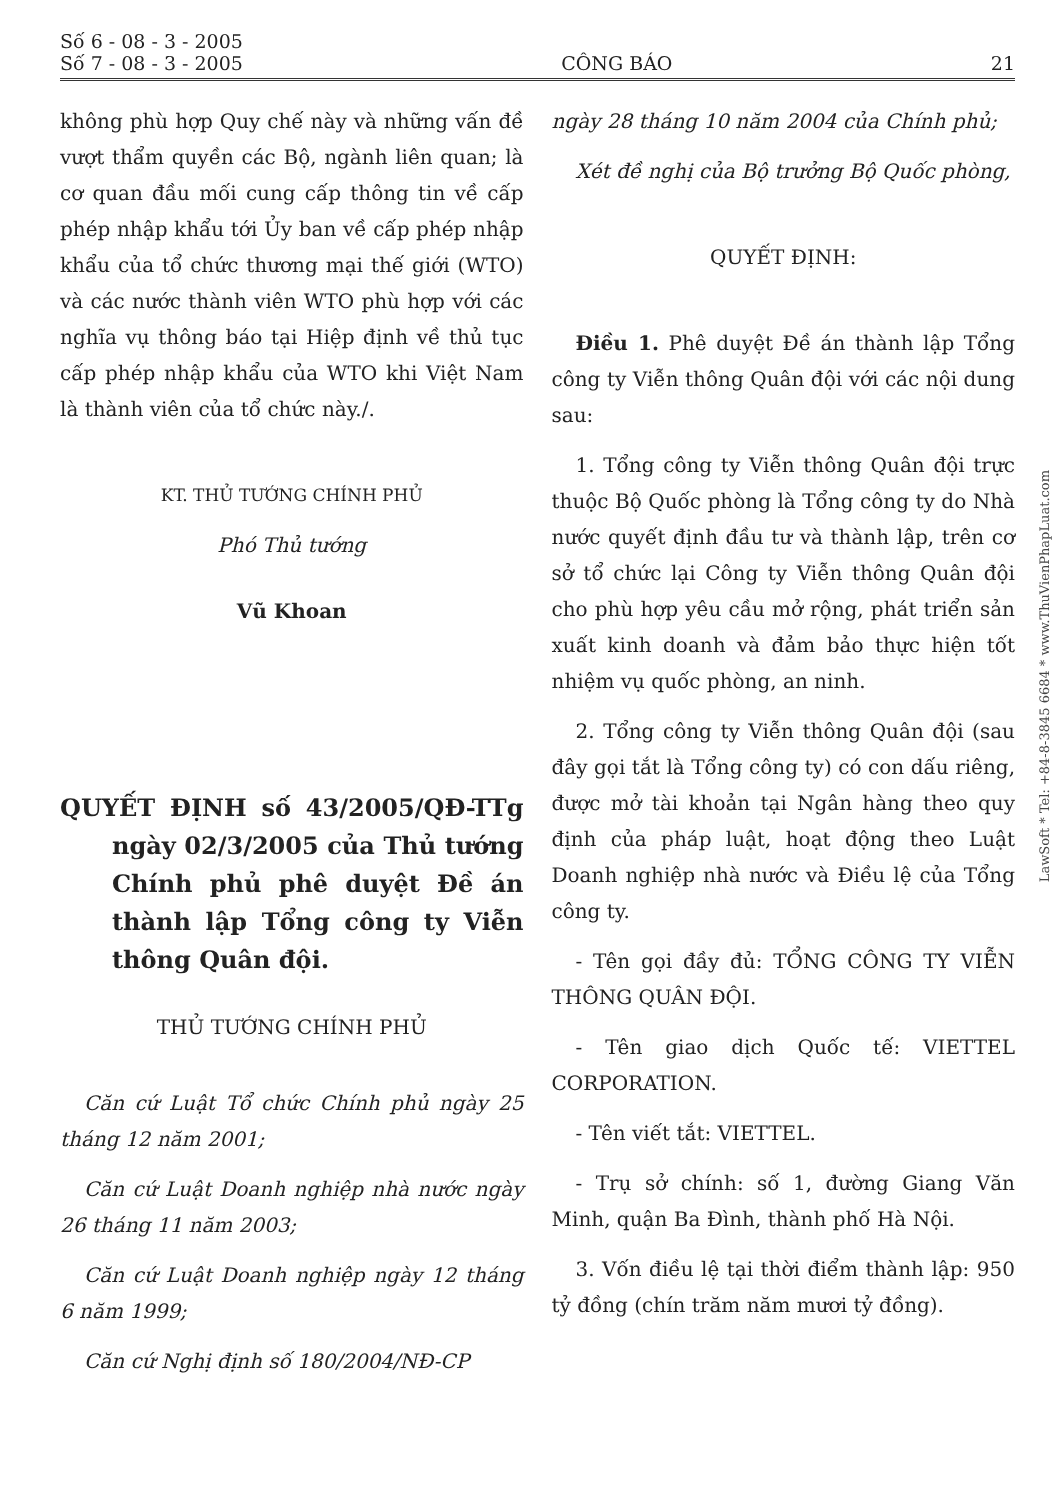Số 6 - 08 - 3 - 2005
Số 7 - 08 - 3 - 2005
CÔNG BÁO
21
không phù hợp Quy chế này và những vấn đề vượt thẩm quyền các Bộ, ngành liên quan; là cơ quan đầu mối cung cấp thông tin về cấp phép nhập khẩu tới Ủy ban về cấp phép nhập khẩu của tổ chức thương mại thế giới (WTO) và các nước thành viên WTO phù hợp với các nghĩa vụ thông báo tại Hiệp định về thủ tục cấp phép nhập khẩu của WTO khi Việt Nam là thành viên của tổ chức này./.
KT. THỦ TƯỚNG CHÍNH PHỦ
Phó Thủ tướng
Vũ Khoan
QUYẾT ĐỊNH số 43/2005/QĐ-TTg ngày 02/3/2005 của Thủ tướng Chính phủ phê duyệt Đề án thành lập Tổng công ty Viễn thông Quân đội.
THỦ TƯỚNG CHÍNH PHỦ
Căn cứ Luật Tổ chức Chính phủ ngày 25 tháng 12 năm 2001;
Căn cứ Luật Doanh nghiệp nhà nước ngày 26 tháng 11 năm 2003;
Căn cứ Luật Doanh nghiệp ngày 12 tháng 6 năm 1999;
Căn cứ Nghị định số 180/2004/NĐ-CP
ngày 28 tháng 10 năm 2004 của Chính phủ;
Xét đề nghị của Bộ trưởng Bộ Quốc phòng,
QUYẾT ĐỊNH:
Điều 1. Phê duyệt Đề án thành lập Tổng công ty Viễn thông Quân đội với các nội dung sau:
1. Tổng công ty Viễn thông Quân đội trực thuộc Bộ Quốc phòng là Tổng công ty do Nhà nước quyết định đầu tư và thành lập, trên cơ sở tổ chức lại Công ty Viễn thông Quân đội cho phù hợp yêu cầu mở rộng, phát triển sản xuất kinh doanh và đảm bảo thực hiện tốt nhiệm vụ quốc phòng, an ninh.
2. Tổng công ty Viễn thông Quân đội (sau đây gọi tắt là Tổng công ty) có con dấu riêng, được mở tài khoản tại Ngân hàng theo quy định của pháp luật, hoạt động theo Luật Doanh nghiệp nhà nước và Điều lệ của Tổng công ty.
- Tên gọi đầy đủ: TỔNG CÔNG TY VIỄN THÔNG QUÂN ĐỘI.
- Tên giao dịch Quốc tế: VIETTEL CORPORATION.
- Tên viết tắt: VIETTEL.
- Trụ sở chính: số 1, đường Giang Văn Minh, quận Ba Đình, thành phố Hà Nội.
3. Vốn điều lệ tại thời điểm thành lập: 950 tỷ đồng (chín trăm năm mươi tỷ đồng).
LawSoft * Tel: +84-8-3845 6684 * www.ThuVienPhapLuat.com